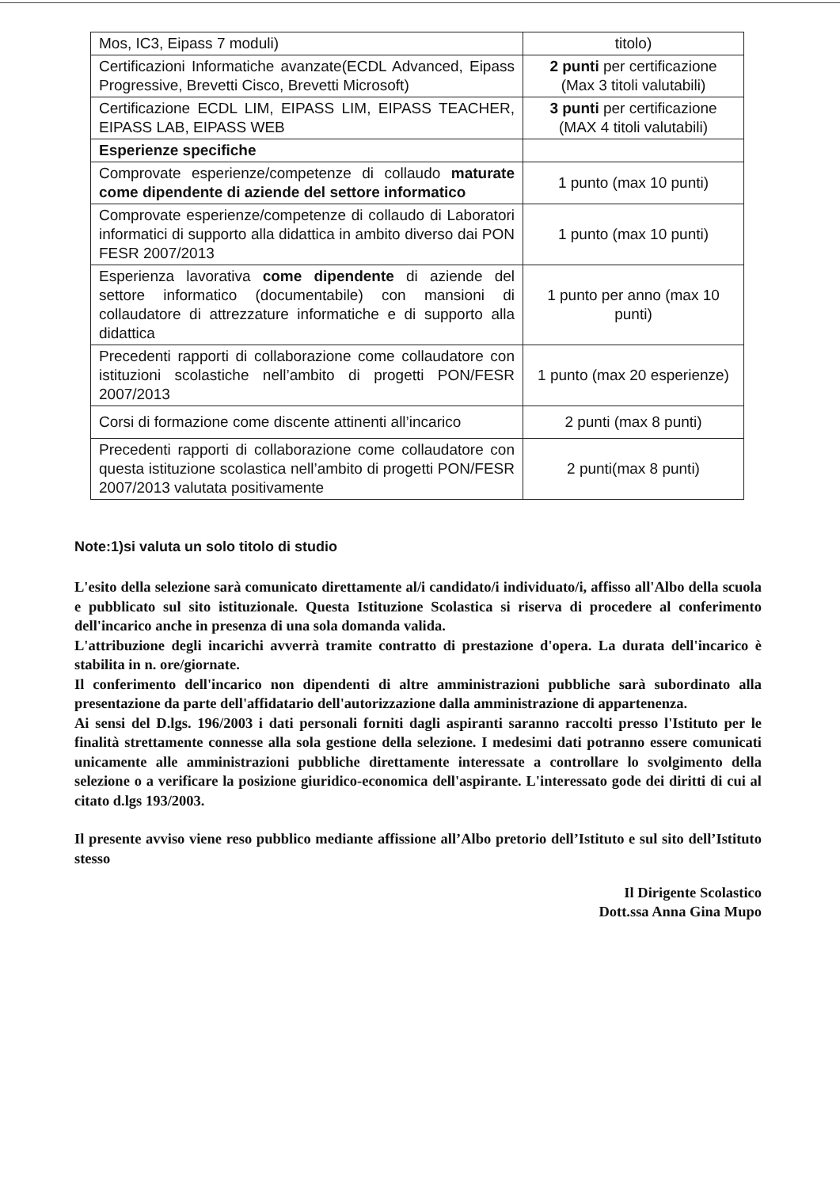| Mos, IC3, Eipass 7 moduli) | titolo) |
| Certificazioni Informatiche avanzate(ECDL Advanced, Eipass Progressive, Brevetti Cisco, Brevetti Microsoft) | 2 punti per certificazione (Max 3 titoli valutabili) |
| Certificazione ECDL LIM, EIPASS LIM, EIPASS TEACHER, EIPASS LAB, EIPASS WEB | 3 punti per certificazione (MAX 4 titoli valutabili) |
| Esperienze specifiche | |
| Comprovate esperienze/competenze di collaudo maturate come dipendente di aziende del settore informatico | 1 punto (max 10 punti) |
| Comprovate esperienze/competenze di collaudo di Laboratori informatici di supporto alla didattica in ambito diverso dai PON FESR 2007/2013 | 1 punto (max 10 punti) |
| Esperienza lavorativa come dipendente di aziende del settore informatico (documentabile) con mansioni di collaudatore di attrezzature informatiche e di supporto alla didattica | 1 punto per anno (max 10 punti) |
| Precedenti rapporti di collaborazione come collaudatore con istituzioni scolastiche nell’ambito di progetti PON/FESR 2007/2013 | 1 punto (max 20 esperienze) |
| Corsi di formazione come discente attinenti all’incarico | 2 punti (max 8 punti) |
| Precedenti rapporti di collaborazione come collaudatore con questa istituzione scolastica nell’ambito di progetti PON/FESR 2007/2013 valutata positivamente | 2 punti(max 8 punti) |
Note:1)si valuta un solo titolo di studio
L'esito della selezione sarà comunicato direttamente al/i candidato/i individuato/i, affisso all'Albo della scuola e pubblicato sul sito istituzionale. Questa Istituzione Scolastica si riserva di procedere al conferimento dell'incarico anche in presenza di una sola domanda valida.
L'attribuzione degli incarichi avverrà tramite contratto di prestazione d'opera. La durata dell'incarico è stabilita in n. ore/giornate.
Il conferimento dell'incarico non dipendenti di altre amministrazioni pubbliche sarà subordinato alla presentazione da parte dell'affidatario dell'autorizzazione dalla amministrazione di appartenenza.
Ai sensi del D.lgs. 196/2003 i dati personali forniti dagli aspiranti saranno raccolti presso l'Istituto per le finalità strettamente connesse alla sola gestione della selezione. I medesimi dati potranno essere comunicati unicamente alle amministrazioni pubbliche direttamente interessate a controllare lo svolgimento della selezione o a verificare la posizione giuridico-economica dell'aspirante. L'interessato gode dei diritti di cui al citato d.lgs 193/2003.
Il presente avviso viene reso pubblico mediante affissione all’Albo pretorio dell’Istituto e sul sito dell’Istituto stesso
Il Dirigente Scolastico
Dott.ssa Anna Gina Mupo